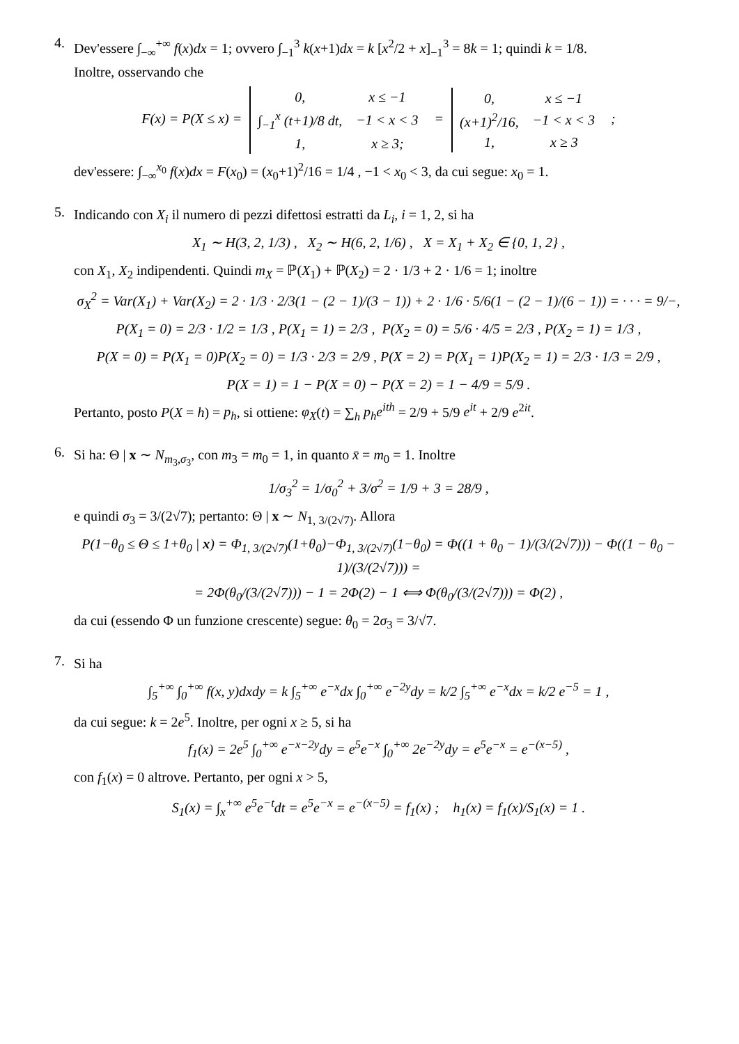4.
Dev'essere ∫<sub>−∞</sub><sup>+∞</sup> f(x)dx = 1; ovvero ∫<sub>−1</sub><sup>3</sup> k(x+1)dx = k [x<sup>2</sup>/2 + x]<sub>−1</sub><sup>3</sup> = 8k = 1; quindi k = 1/8.
Inoltre, osservando che
F(x) = P(X ≤ x) =
| 0, | x ≤ −1 |
| ∫<sub>−1</sub><sup>x</sup> (t+1)/8 dt, | −1 < x < 3 |
| 1, | x ≥ 3; |
=
| 0, | x ≤ −1 |
| (x+1)<sup>2</sup>/16, | −1 < x < 3 |
| 1, | x ≥ 3 |
;
dev'essere: ∫<sub>−∞</sub><sup>x<sub>0</sub></sup> f(x)dx = F(x<sub>0</sub>) = (x<sub>0</sub>+1)<sup>2</sup>/16 = 1/4 , −1 < x<sub>0</sub> < 3, da cui segue: x<sub>0</sub> = 1.
5.
Indicando con X<sub>i</sub> il numero di pezzi difettosi estratti da L<sub>i</sub>, i = 1, 2, si ha
X<sub>1</sub> ∼ H(3, 2, 1/3) , X<sub>2</sub> ∼ H(6, 2, 1/6) , X = X<sub>1</sub> + X<sub>2</sub> ∈ {0, 1, 2} ,
con X<sub>1</sub>, X<sub>2</sub> indipendenti. Quindi m<sub>X</sub> = ℙ(X<sub>1</sub>) + ℙ(X<sub>2</sub>) = 2 · 1/3 + 2 · 1/6 = 1; inoltre
σ<sub>X</sub><sup>2</sup> = Var(X<sub>1</sub>) + Var(X<sub>2</sub>) = 2 · 1/3 · 2/3(1 − (2 − 1)/(3 − 1)) + 2 · 1/6 · 5/6(1 − (2 − 1)/(6 − 1)) = · · · = 9/−,
P(X<sub>1</sub> = 0) = 2/3 · 1/2 = 1/3 , P(X<sub>1</sub> = 1) = 2/3 , P(X<sub>2</sub> = 0) = 5/6 · 4/5 = 2/3 , P(X<sub>2</sub> = 1) = 1/3 ,
P(X = 0) = P(X<sub>1</sub> = 0)P(X<sub>2</sub> = 0) = 1/3 · 2/3 = 2/9 , P(X = 2) = P(X<sub>1</sub> = 1)P(X<sub>2</sub> = 1) = 2/3 · 1/3 = 2/9 ,
P(X = 1) = 1 − P(X = 0) − P(X = 2) = 1 − 4/9 = 5/9 .
Pertanto, posto P(X = h) = p<sub>h</sub>, si ottiene: φ<sub>X</sub>(t) = ∑<sub>h</sub> p<sub>h</sub>e<sup>ith</sup> = 2/9 + 5/9 e<sup>it</sup> + 2/9 e<sup>2it</sup>.
6.
Si ha: Θ | x ∼ N<sub>m<sub>3</sub>,σ<sub>3</sub></sub>, con m<sub>3</sub> = m<sub>0</sub> = 1, in quanto x̄ = m<sub>0</sub> = 1. Inoltre
1/σ<sub>3</sub><sup>2</sup> = 1/σ<sub>0</sub><sup>2</sup> + 3/σ<sup>2</sup> = 1/9 + 3 = 28/9 ,
e quindi σ<sub>3</sub> = 3/(2√7); pertanto: Θ | x ∼ N<sub>1, 3/(2√7)</sub>. Allora
P(1−θ<sub>0</sub> ≤ Θ ≤ 1+θ<sub>0</sub> | x) = Φ<sub>1, 3/(2√7)</sub>(1+θ<sub>0</sub>)−Φ<sub>1, 3/(2√7)</sub>(1−θ<sub>0</sub>) = Φ((1 + θ<sub>0</sub> − 1)/(3/(2√7))) − Φ((1 − θ<sub>0</sub> − 1)/(3/(2√7))) =
= 2Φ(θ<sub>0</sub>/(3/(2√7))) − 1 = 2Φ(2) − 1 ⟺ Φ(θ<sub>0</sub>/(3/(2√7))) = Φ(2) ,
da cui (essendo Φ un funzione crescente) segue: θ<sub>0</sub> = 2σ<sub>3</sub> = 3/√7.
7.
Si ha
∫<sub>5</sub><sup>+∞</sup> ∫<sub>0</sub><sup>+∞</sup> f(x, y)dxdy = k ∫<sub>5</sub><sup>+∞</sup> e<sup>−x</sup>dx ∫<sub>0</sub><sup>+∞</sup> e<sup>−2y</sup>dy = k/2 ∫<sub>5</sub><sup>+∞</sup> e<sup>−x</sup>dx = k/2 e<sup>−5</sup> = 1 ,
da cui segue: k = 2e<sup>5</sup>. Inoltre, per ogni x ≥ 5, si ha
f<sub>1</sub>(x) = 2e<sup>5</sup> ∫<sub>0</sub><sup>+∞</sup> e<sup>−x−2y</sup>dy = e<sup>5</sup>e<sup>−x</sup> ∫<sub>0</sub><sup>+∞</sup> 2e<sup>−2y</sup>dy = e<sup>5</sup>e<sup>−x</sup> = e<sup>−(x−5)</sup> ,
con f<sub>1</sub>(x) = 0 altrove. Pertanto, per ogni x > 5,
S<sub>1</sub>(x) = ∫<sub>x</sub><sup>+∞</sup> e<sup>5</sup>e<sup>−t</sup>dt = e<sup>5</sup>e<sup>−x</sup> = e<sup>−(x−5)</sup> = f<sub>1</sub>(x) ; h<sub>1</sub>(x) = f<sub>1</sub>(x)/S<sub>1</sub>(x) = 1 .